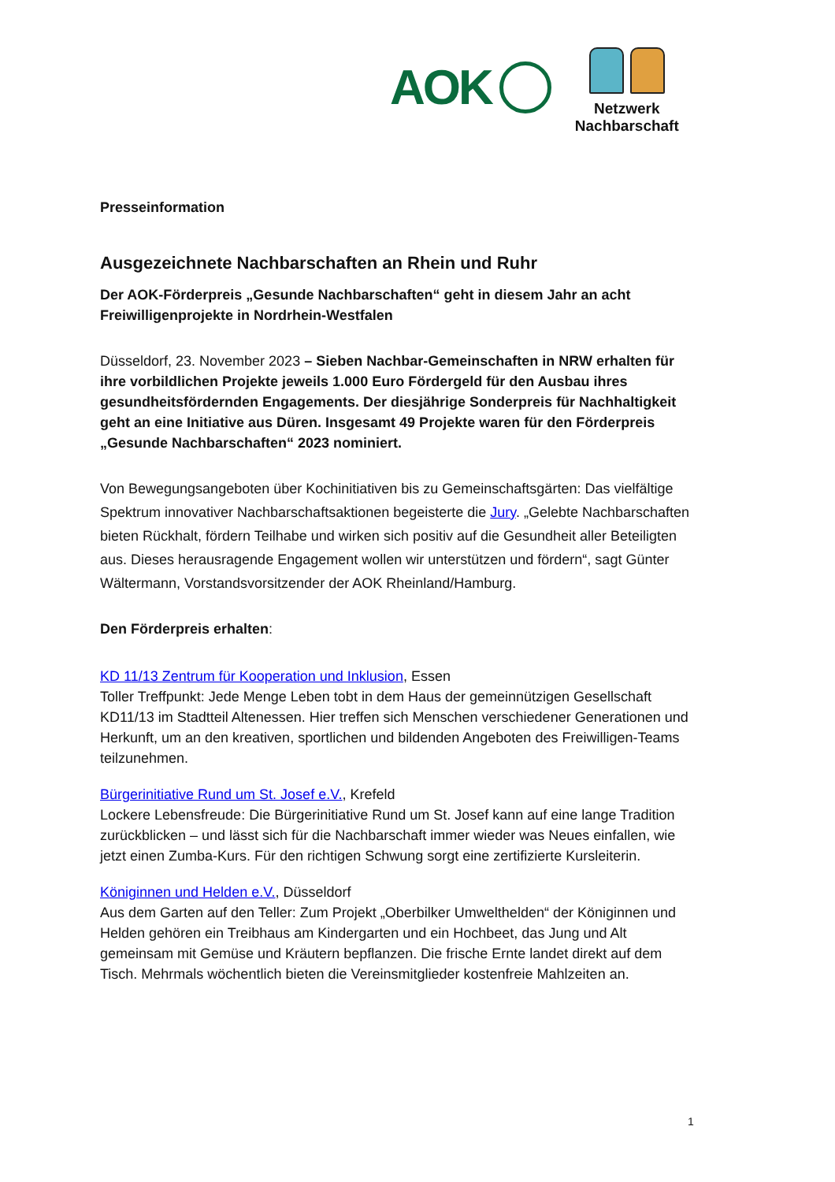AOK
Netzwerk
Nachbarschaft
Presseinformation
Ausgezeichnete Nachbarschaften an Rhein und Ruhr
Der AOK-Förderpreis „Gesunde Nachbarschaften“ geht in diesem Jahr an acht Freiwilligenprojekte in Nordrhein-Westfalen
Düsseldorf, 23. November 2023 – Sieben Nachbar-Gemeinschaften in NRW erhalten für ihre vorbildlichen Projekte jeweils 1.000 Euro Fördergeld für den Ausbau ihres gesundheitsfördernden Engagements. Der diesjährige Sonderpreis für Nachhaltigkeit geht an eine Initiative aus Düren. Insgesamt 49 Projekte waren für den Förderpreis „Gesunde Nachbarschaften“ 2023 nominiert.
Von Bewegungsangeboten über Kochinitiativen bis zu Gemeinschaftsgärten: Das vielfältige Spektrum innovativer Nachbarschaftsaktionen begeisterte die Jury. „Gelebte Nachbarschaften bieten Rückhalt, fördern Teilhabe und wirken sich positiv auf die Gesundheit aller Beteiligten aus. Dieses herausragende Engagement wollen wir unterstützen und fördern“, sagt Günter Wältermann, Vorstandsvorsitzender der AOK Rheinland/Hamburg.
Den Förderpreis erhalten:
KD 11/13 Zentrum für Kooperation und Inklusion, Essen
Toller Treffpunkt: Jede Menge Leben tobt in dem Haus der gemeinnützigen Gesellschaft KD11/13 im Stadtteil Altenessen. Hier treffen sich Menschen verschiedener Generationen und Herkunft, um an den kreativen, sportlichen und bildenden Angeboten des Freiwilligen-Teams teilzunehmen.
Bürgerinitiative Rund um St. Josef e.V., Krefeld
Lockere Lebensfreude: Die Bürgerinitiative Rund um St. Josef kann auf eine lange Tradition zurückblicken – und lässt sich für die Nachbarschaft immer wieder was Neues einfallen, wie jetzt einen Zumba-Kurs. Für den richtigen Schwung sorgt eine zertifizierte Kursleiterin.
Königinnen und Helden e.V., Düsseldorf
Aus dem Garten auf den Teller: Zum Projekt „Oberbilker Umwelthelden“ der Königinnen und Helden gehören ein Treibhaus am Kindergarten und ein Hochbeet, das Jung und Alt gemeinsam mit Gemüse und Kräutern bepflanzen. Die frische Ernte landet direkt auf dem Tisch. Mehrmals wöchentlich bieten die Vereinsmitglieder kostenfreie Mahlzeiten an.
1